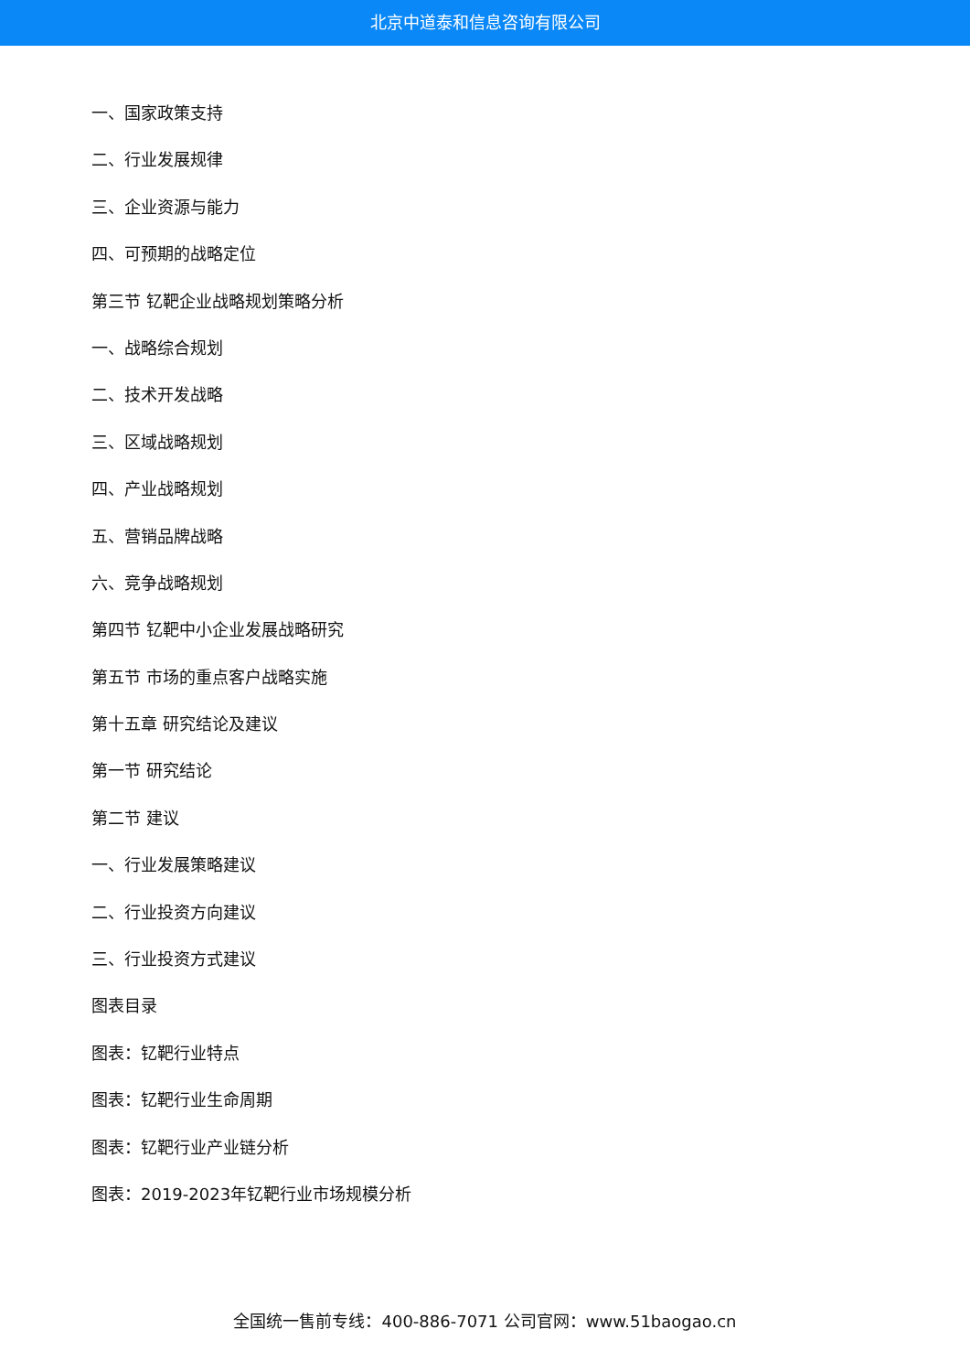北京中道泰和信息咨询有限公司
一、国家政策支持
二、行业发展规律
三、企业资源与能力
四、可预期的战略定位
第三节 钇靶企业战略规划策略分析
一、战略综合规划
二、技术开发战略
三、区域战略规划
四、产业战略规划
五、营销品牌战略
六、竞争战略规划
第四节 钇靶中小企业发展战略研究
第五节 市场的重点客户战略实施
第十五章 研究结论及建议
第一节 研究结论
第二节 建议
一、行业发展策略建议
二、行业投资方向建议
三、行业投资方式建议
图表目录
图表：钇靶行业特点
图表：钇靶行业生命周期
图表：钇靶行业产业链分析
图表：2019-2023年钇靶行业市场规模分析
全国统一售前专线：400-886-7071 公司官网：www.51baogao.cn